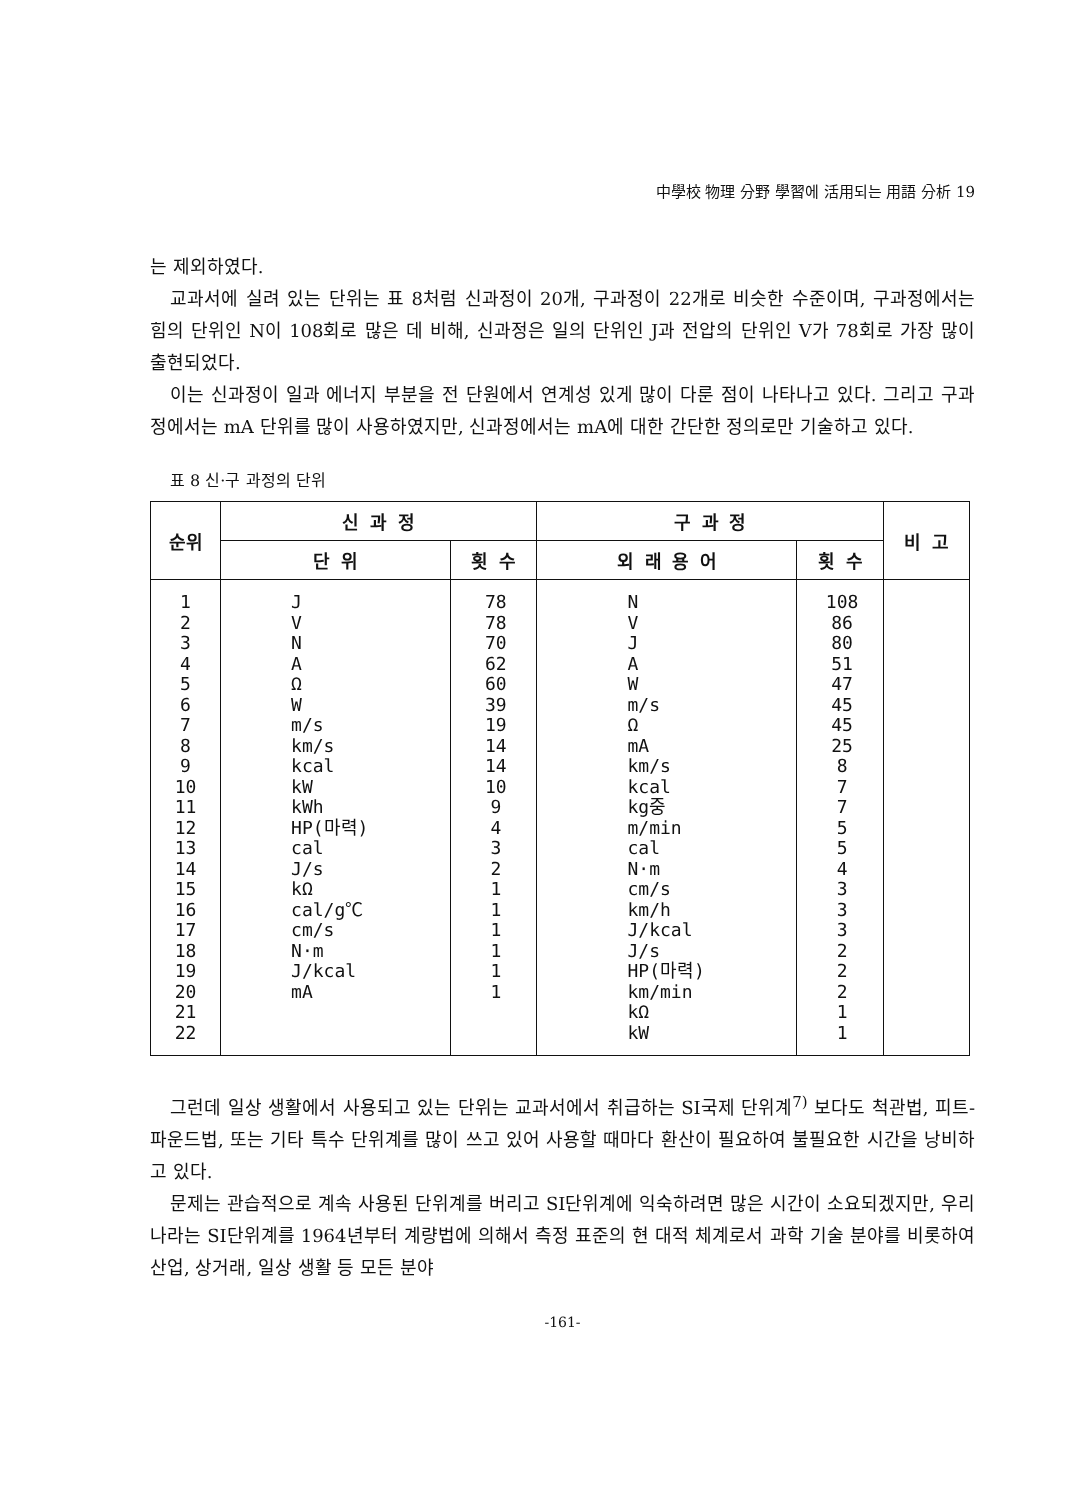中學校 物理 分野 學習에 活用되는 用語 分析 19
는 제외하였다.
교과서에 실려 있는 단위는 표 8처럼 신과정이 20개, 구과정이 22개로 비슷한 수준이며, 구과정에서는 힘의 단위인 N이 108회로 많은 데 비해, 신과정은 일의 단위인 J과 전압의 단위인 V가 78회로 가장 많이 출현되었다.
이는 신과정이 일과 에너지 부분을 전 단원에서 연계성 있게 많이 다룬 점이 나타나고 있다. 그리고 구과정에서는 mA 단위를 많이 사용하였지만, 신과정에서는 mA에 대한 간단한 정의로만 기술하고 있다.
표 8 신·구 과정의 단위
| 순위 | 신 과 정 | | 구 과 정 | | 비 고 |
| --- | --- | --- | --- | --- | --- |
| | 단 위 | 횟 수 | 외 래 용 어 | 횟 수 | |
| 1 2 3 4 5 6 7 8 9 10 11 12 13 14 15 16 17 18 19 20 21 22 | J V N A Ω W m/s km/s kcal kW kWh HP(마력) cal J/s kΩ cal/g℃ cm/s N·m J/kcal mA | 78 78 70 62 60 39 19 14 14 10 9 4 3 2 1 1 1 1 1 1 | N V J A W m/s Ω mA km/s kcal kg중 m/min cal N·m cm/s km/h J/kcal J/s HP(마력) km/min kΩ kW | 108 86 80 51 47 45 45 25 8 7 7 5 5 4 3 3 3 2 2 2 1 1 | |
그런데 일상 생활에서 사용되고 있는 단위는 교과서에서 취급하는 SI국제 단위계<sup>7)</sup> 보다도 척관법, 피트-파운드법, 또는 기타 특수 단위계를 많이 쓰고 있어 사용할 때마다 환산이 필요하여 불필요한 시간을 낭비하고 있다.
문제는 관습적으로 계속 사용된 단위계를 버리고 SI단위계에 익숙하려면 많은 시간이 소요되겠지만, 우리 나라는 SI단위계를 1964년부터 계량법에 의해서 측정 표준의 현 대적 체계로서 과학 기술 분야를 비롯하여 산업, 상거래, 일상 생활 등 모든 분야
-161-